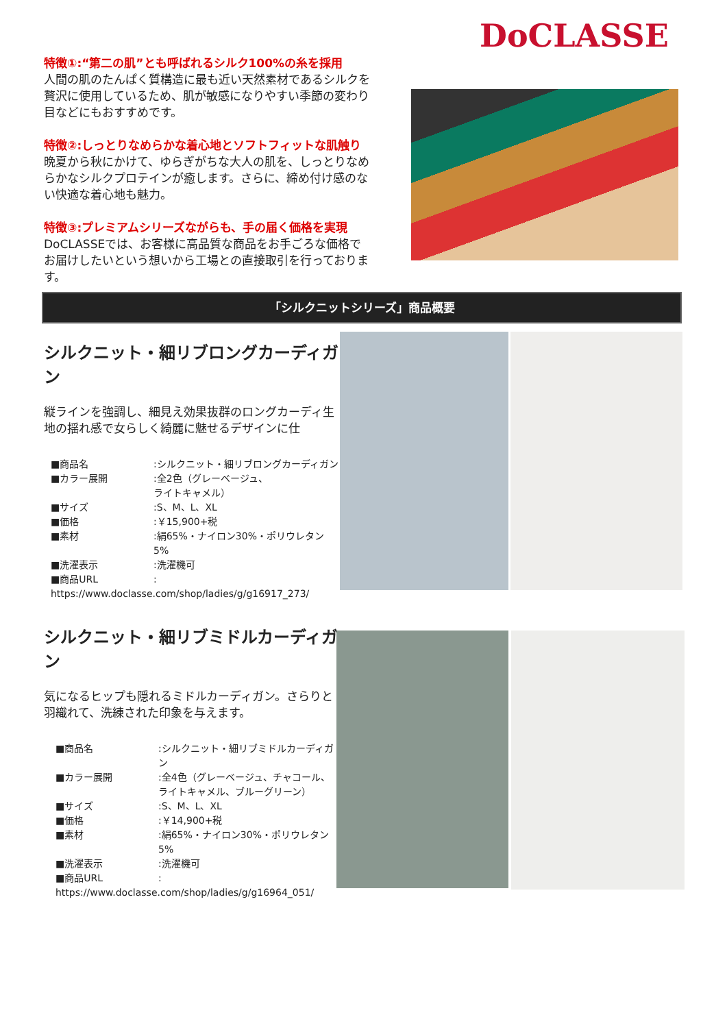DoCLASSE
特徴①:“第二の肌”とも呼ばれるシルク100%の糸を採用
人間の肌のたんぱく質構造に最も近い天然素材であるシルクを贅沢に使用しているため、肌が敏感になりやすい季節の変わり目などにもおすすめです。
特徴②:しっとりなめらかな着心地とソフトフィットな肌触り
晩夏から秋にかけて、ゆらぎがちな大人の肌を、しっとりなめらかなシルクプロテインが癒します。さらに、締め付け感のない快適な着心地も魅力。
特徴③:プレミアムシリーズながらも、手の届く価格を実現
DoCLASSEでは、お客様に高品質な商品をお手ごろな価格でお届けしたいという想いから工場との直接取引を行っております。
「シルクニットシリーズ」商品概要
シルクニット・細リブロングカーディガン
縦ラインを強調し、細見え効果抜群のロングカーディ生地の揺れ感で女らしく綺麗に魅せるデザインに仕
■商品名:シルクニット・細リブロングカーディガン
■カラー展開:全2色（グレーベージュ、
ライトキャメル）
■サイズ:S、M、L、XL
■価格:￥15,900+税
■素材:絹65%・ナイロン30%・ポリウレタン5%
■洗濯表示:洗濯機可
■商品URL:
https://www.doclasse.com/shop/ladies/g/g16917_273/
シルクニット・細リブミドルカーディガン
気になるヒップも隠れるミドルカーディガン。さらりと羽織れて、洗練された印象を与えます。
■商品名:シルクニット・細リブミドルカーディガン
■カラー展開:全4色（グレーベージュ、チャコール、
ライトキャメル、ブルーグリーン）
■サイズ:S、M、L、XL
■価格:￥14,900+税
■素材:絹65%・ナイロン30%・ポリウレタン5%
■洗濯表示:洗濯機可
■商品URL:
https://www.doclasse.com/shop/ladies/g/g16964_051/